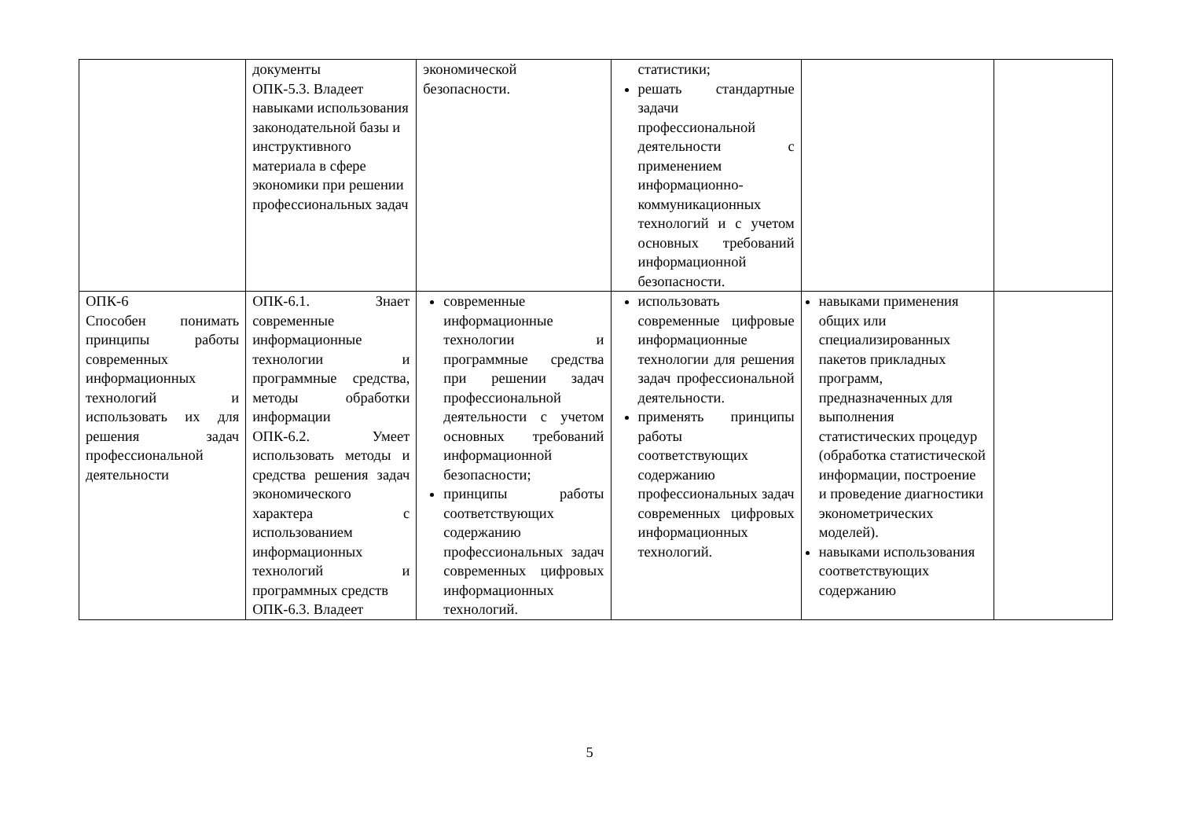| | документы ОПК-5.3. Владеет навыками использования законодательной базы и инструктивного материала в сфере экономики при решении профессиональных задач | экономической безопасности. | статистики; решать стандартные задачи профессиональной деятельности с применением информационно-коммуникационных технологий и с учетом основных требований информационной безопасности. | | |
| ОПК-6 Способен понимать принципы работы современных информационных технологий и использовать их для решения задач профессиональной деятельности | ОПК-6.1. Знает современные информационные технологии и программные средства, методы обработки информации ОПК-6.2. Умеет использовать методы и средства решения задач экономического характера с использованием информационных технологий и программных средств ОПК-6.3. Владеет | современные информационные технологии и программные средства при решении задач профессиональной деятельности с учетом основных требований информационной безопасности; принципы работы соответствующих содержанию профессиональных задач современных цифровых информационных технологий. | использовать современные цифровые информационные технологии для решения задач профессиональной деятельности. применять принципы работы соответствующих содержанию профессиональных задач современных цифровых информационных технологий. | навыками применения общих или специализированных пакетов прикладных программ, предназначенных для выполнения статистических процедур (обработка статистической информации, построение и проведение диагностики эконометрических моделей). навыками использования соответствующих содержанию | |
5